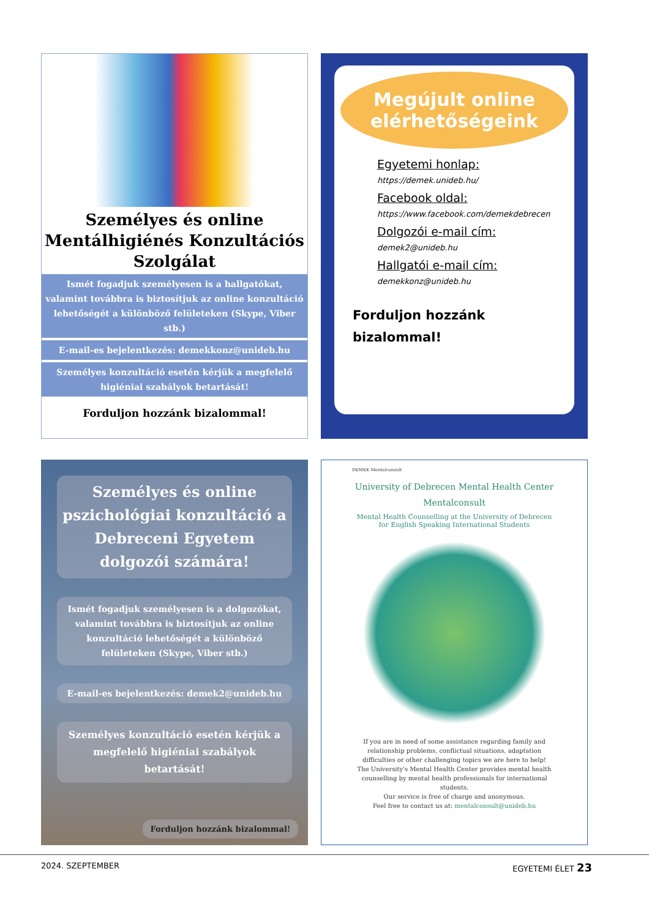Személyes és online Mentálhigiénés Konzultációs Szolgálat
Ismét fogadjuk személyesen is a hallgatókat, valamint továbbra is biztosítjuk az online konzultáció lehetőségét a különböző felületeken (Skype, Viber stb.)
E-mail-es bejelentkezés: demekkonz@unideb.hu
Személyes konzultáció esetén kérjük a megfelelő higiéniai szabályok betartását!
Forduljon hozzánk bizalommal!
Megújult online elérhetőségeink
Egyetemi honlap:
https://demek.unideb.hu/
Facebook oldal:
https://www.facebook.com/demekdebrecen
Dolgozói e-mail cím:
demek2@unideb.hu
Hallgatói e-mail cím:
demekkonz@unideb.hu
Forduljon hozzánk
bizalommal!
Személyes és online pszichológiai konzultáció a Debreceni Egyetem dolgozói számára!
Ismét fogadjuk személyesen is a dolgozókat, valamint továbbra is biztosítjuk az online konzultáció lehetőségét a különböző felületeken (Skype, Viber stb.)
E-mail-es bejelentkezés: demek2@unideb.hu
Személyes konzultáció esetén kérjük a megfelelő higiéniai szabályok betartását!
Forduljon hozzánk bizalommal!
DEMEK Mentalconsult
University of Debrecen Mental Health Center
Mentalconsult
Mental Health Counselling at the University of Debrecen for English Speaking International Students
If you are in need of some assistance regarding family and relationship problems, conflictual situations, adaptation difficulties or other challenging topics we are here to help!
The University's Mental Health Center provides mental health counselling by mental health professionals for international students.
Our service is free of charge and anonymous.
Feel free to contact us at: mentalconsult@unideb.hu
2024. SZEPTEMBER EGYETEMI ÉLET 23